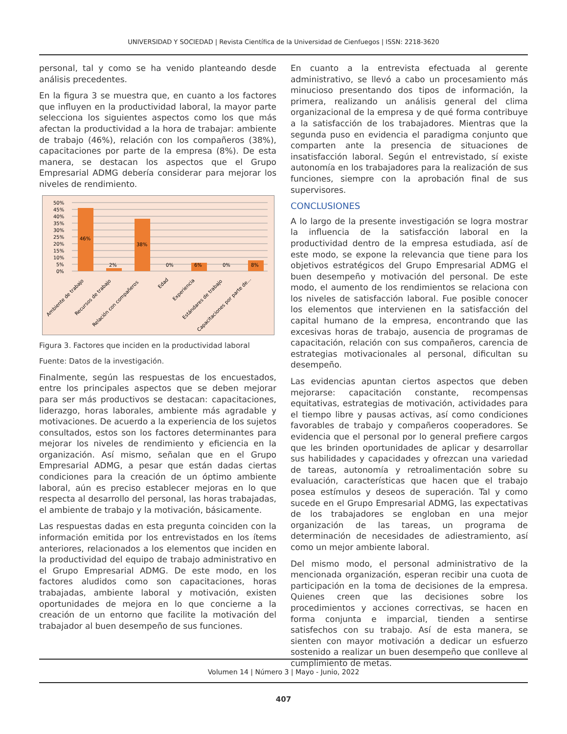UNIVERSIDAD Y SOCIEDAD | Revista Científica de la Universidad de Cienfuegos | ISSN: 2218-3620
personal, tal y como se ha venido planteando desde análisis precedentes.
En la figura 3 se muestra que, en cuanto a los factores que influyen en la productividad laboral, la mayor parte selecciona los siguientes aspectos como los que más afectan la productividad a la hora de trabajar: ambiente de trabajo (46%), relación con los compañeros (38%), capacitaciones por parte de la empresa (8%). De esta manera, se destacan los aspectos que el Grupo Empresarial ADMG debería considerar para mejorar los niveles de rendimiento.
50%
45%
40%
35%
30%
25%
20%
15%
10%
5%
0%
46%
2%
38%
0%
6%
0%
8%
Ambiente de trabajo
Recursos de trabajo
Relación con compañeros
Edad
Experiencia
Estándares de trabajo
Capacitaciones por parte de...
Figura 3. Factores que inciden en la productividad laboral
Fuente: Datos de la investigación.
Finalmente, según las respuestas de los encuestados, entre los principales aspectos que se deben mejorar para ser más productivos se destacan: capacitaciones, liderazgo, horas laborales, ambiente más agradable y motivaciones. De acuerdo a la experiencia de los sujetos consultados, estos son los factores determinantes para mejorar los niveles de rendimiento y eficiencia en la organización. Así mismo, señalan que en el Grupo Empresarial ADMG, a pesar que están dadas ciertas condiciones para la creación de un óptimo ambiente laboral, aún es preciso establecer mejoras en lo que respecta al desarrollo del personal, las horas trabajadas, el ambiente de trabajo y la motivación, básicamente.
Las respuestas dadas en esta pregunta coinciden con la información emitida por los entrevistados en los ítems anteriores, relacionados a los elementos que inciden en la productividad del equipo de trabajo administrativo en el Grupo Empresarial ADMG. De este modo, en los factores aludidos como son capacitaciones, horas trabajadas, ambiente laboral y motivación, existen oportunidades de mejora en lo que concierne a la creación de un entorno que facilite la motivación del trabajador al buen desempeño de sus funciones.
En cuanto a la entrevista efectuada al gerente administrativo, se llevó a cabo un procesamiento más minucioso presentando dos tipos de información, la primera, realizando un análisis general del clima organizacional de la empresa y de qué forma contribuye a la satisfacción de los trabajadores. Mientras que la segunda puso en evidencia el paradigma conjunto que comparten ante la presencia de situaciones de insatisfacción laboral. Según el entrevistado, sí existe autonomía en los trabajadores para la realización de sus funciones, siempre con la aprobación final de sus supervisores.
CONCLUSIONES
A lo largo de la presente investigación se logra mostrar la influencia de la satisfacción laboral en la productividad dentro de la empresa estudiada, así de este modo, se expone la relevancia que tiene para los objetivos estratégicos del Grupo Empresarial ADMG el buen desempeño y motivación del personal. De este modo, el aumento de los rendimientos se relaciona con los niveles de satisfacción laboral. Fue posible conocer los elementos que intervienen en la satisfacción del capital humano de la empresa, encontrando que las excesivas horas de trabajo, ausencia de programas de capacitación, relación con sus compañeros, carencia de estrategias motivacionales al personal, dificultan su desempeño.
Las evidencias apuntan ciertos aspectos que deben mejorarse: capacitación constante, recompensas equitativas, estrategias de motivación, actividades para el tiempo libre y pausas activas, así como condiciones favorables de trabajo y compañeros cooperadores. Se evidencia que el personal por lo general prefiere cargos que les brinden oportunidades de aplicar y desarrollar sus habilidades y capacidades y ofrezcan una variedad de tareas, autonomía y retroalimentación sobre su evaluación, características que hacen que el trabajo posea estímulos y deseos de superación. Tal y como sucede en el Grupo Empresarial ADMG, las expectativas de los trabajadores se engloban en una mejor organización de las tareas, un programa de determinación de necesidades de adiestramiento, así como un mejor ambiente laboral.
Del mismo modo, el personal administrativo de la mencionada organización, esperan recibir una cuota de participación en la toma de decisiones de la empresa. Quienes creen que las decisiones sobre los procedimientos y acciones correctivas, se hacen en forma conjunta e imparcial, tienden a sentirse satisfechos con su trabajo. Así de esta manera, se sienten con mayor motivación a dedicar un esfuerzo sostenido a realizar un buen desempeño que conlleve al cumplimiento de metas.
Volumen 14 | Número 3 | Mayo - Junio, 2022
407